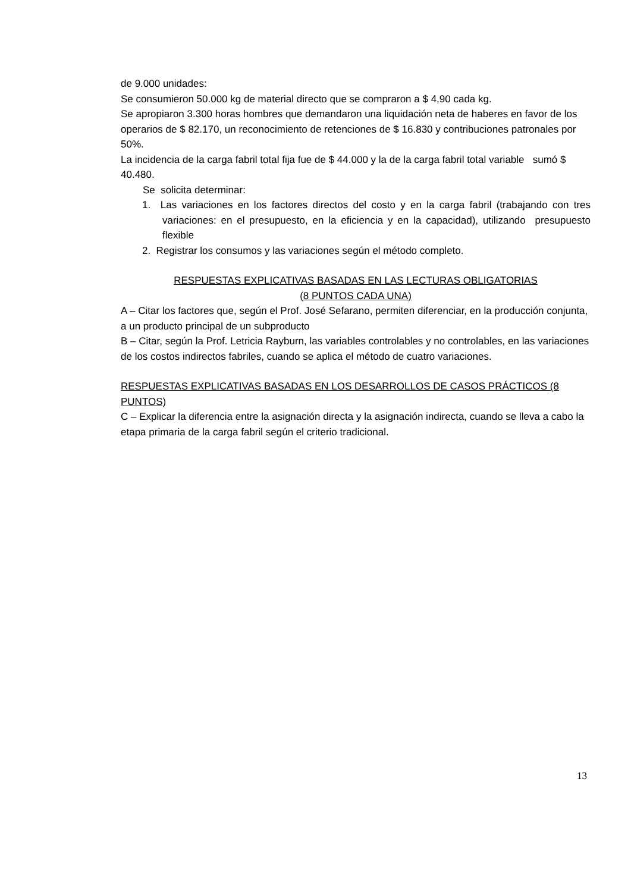de 9.000 unidades:
Se consumieron 50.000 kg de material directo que se compraron a $ 4,90 cada kg.
Se apropiaron 3.300 horas hombres que demandaron una liquidación neta de haberes en favor de los operarios de $ 82.170, un reconocimiento de retenciones de $ 16.830 y contribuciones patronales por 50%.
La incidencia de la carga fabril total fija fue de $ 44.000 y la de la carga fabril total variable sumó $ 40.480.
Se solicita determinar:
1. Las variaciones en los factores directos del costo y en la carga fabril (trabajando con tres variaciones: en el presupuesto, en la eficiencia y en la capacidad), utilizando presupuesto flexible
2. Registrar los consumos y las variaciones según el método completo.
RESPUESTAS EXPLICATIVAS BASADAS EN LAS LECTURAS OBLIGATORIAS
(8 PUNTOS CADA UNA)
A – Citar los factores que, según el Prof. José Sefarano, permiten diferenciar, en la producción conjunta, a un producto principal de un subproducto
B – Citar, según la Prof. Letricia Rayburn, las variables controlables y no controlables, en las variaciones de los costos indirectos fabriles, cuando se aplica el método de cuatro variaciones.
RESPUESTAS EXPLICATIVAS BASADAS EN LOS DESARROLLOS DE CASOS PRÁCTICOS (8 PUNTOS)
C – Explicar la diferencia entre la asignación directa y la asignación indirecta, cuando se lleva a cabo la etapa primaria de la carga fabril según el criterio tradicional.
13